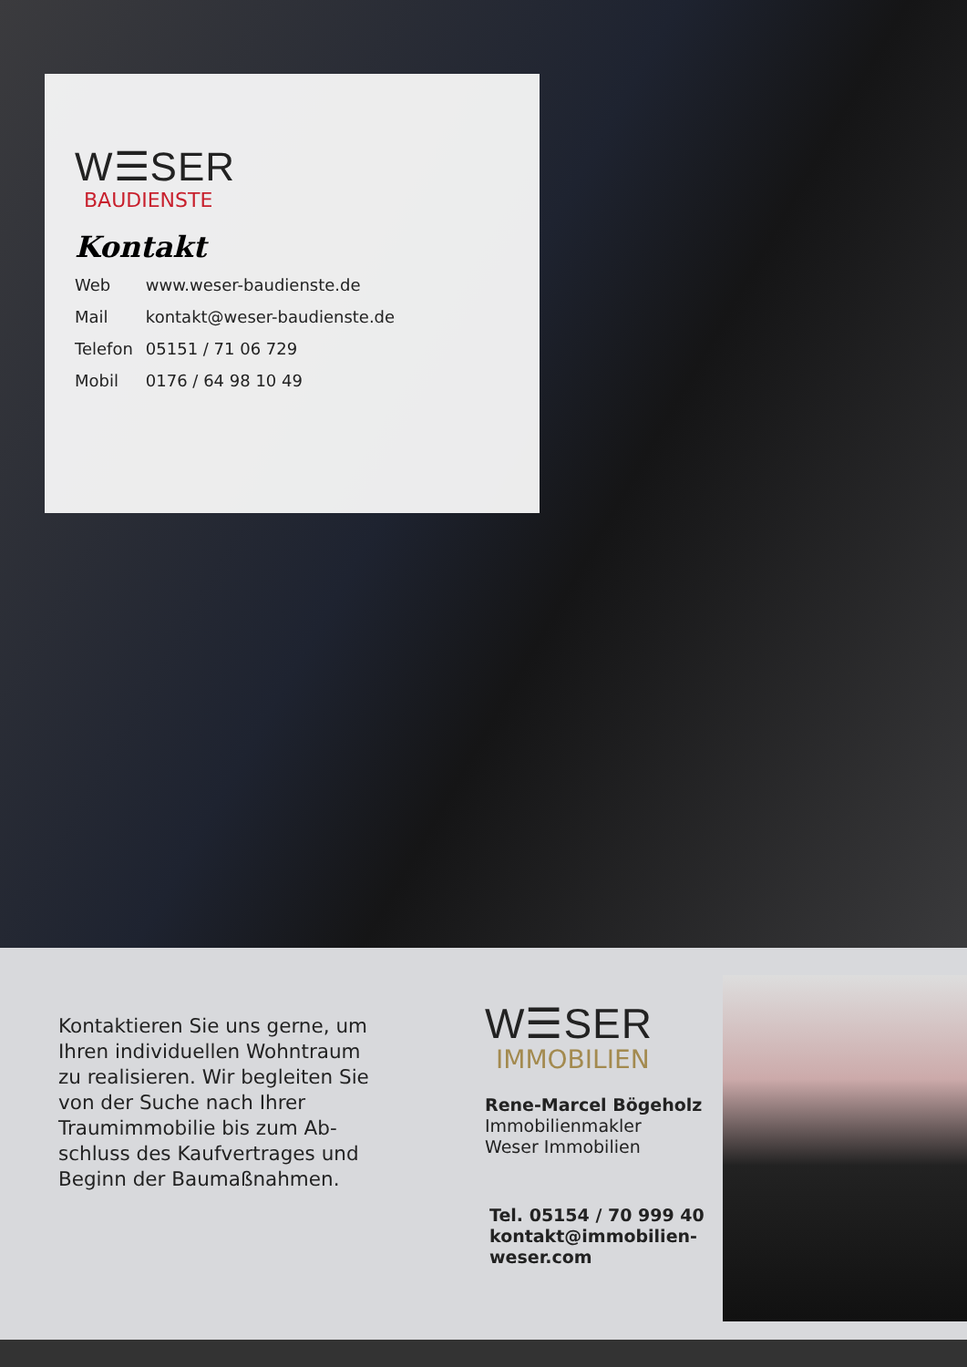W☰SER
BAUDIENSTE
Kontakt
| Web | www.weser-baudienste.de |
| Mail | kontakt@weser-baudienste.de |
| Telefon | 05151 / 71 06 729 |
| Mobil | 0176 / 64 98 10 49 |
Kontaktieren Sie uns gerne, um Ihren individuellen Wohntraum zu realisieren. Wir begleiten Sie von der Suche nach Ihrer Traumimmobilie bis zum Ab-schluss des Kaufvertrages und Beginn der Baumaßnahmen.
W☰SER
IMMOBILIEN
Rene-Marcel Bögeholz
Immobilienmakler
Weser Immobilien
Tel. 05154 / 70 999 40
kontakt@immobilien-weser.com